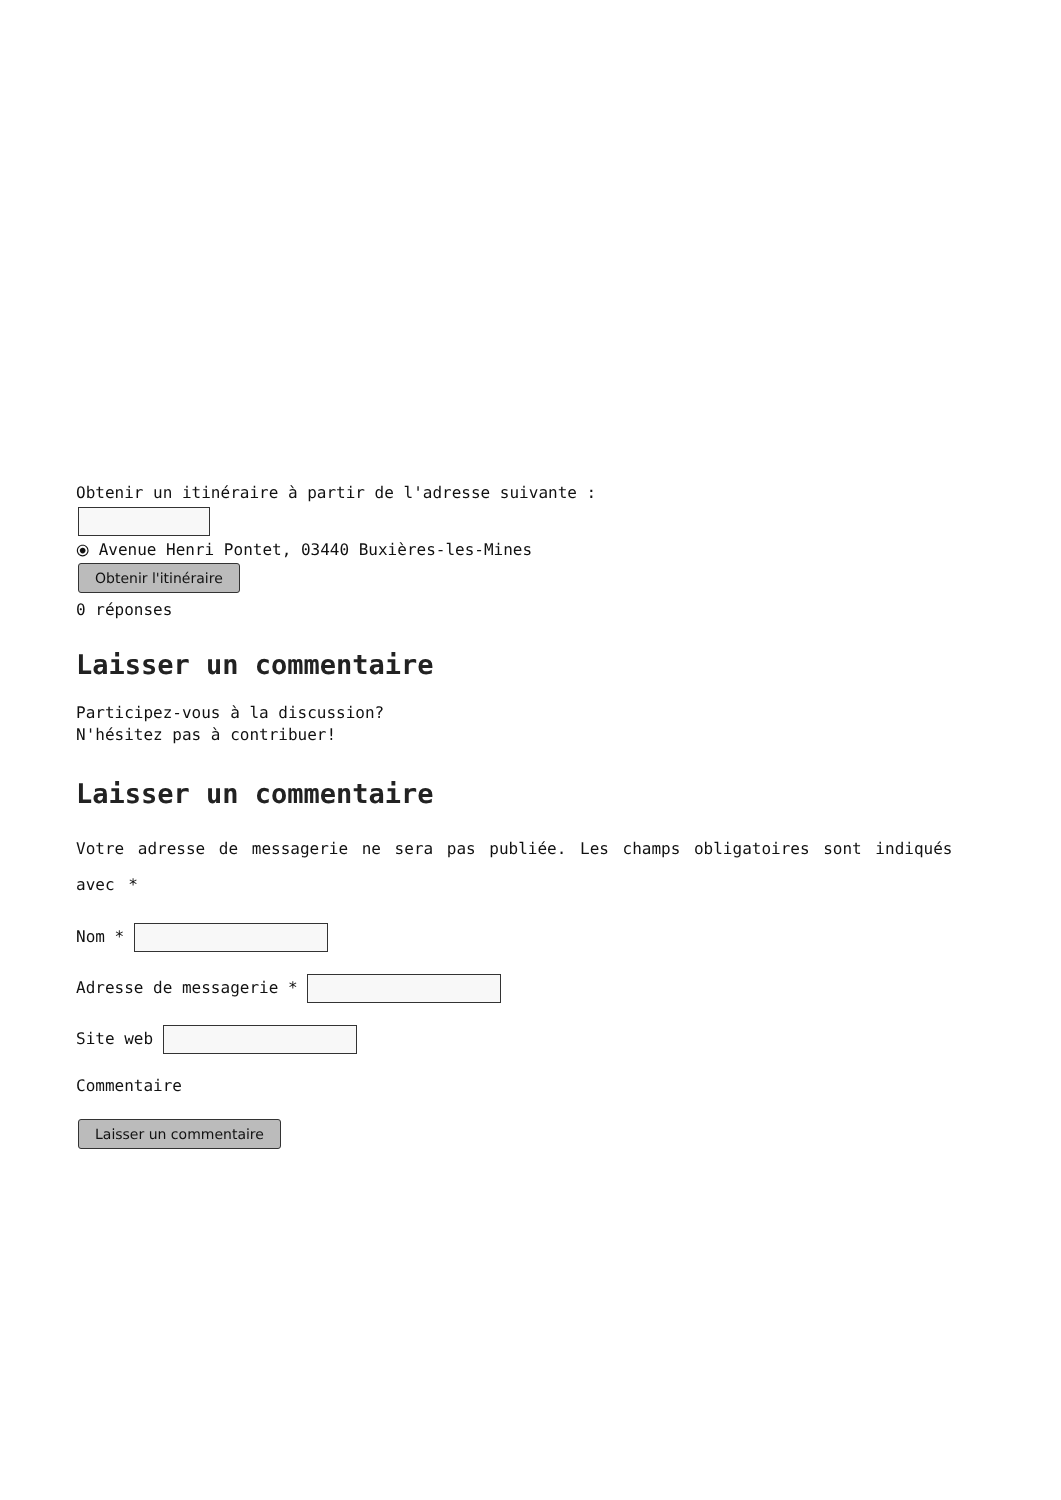Obtenir un itinéraire à partir de l'adresse suivante :
⦿ Avenue Henri Pontet, 03440 Buxières-les-Mines
Obtenir l'itinéraire
0 réponses
Laisser un commentaire
Participez-vous à la discussion?
N'hésitez pas à contribuer!
Laisser un commentaire
Votre adresse de messagerie ne sera pas publiée. Les champs obligatoires sont indiqués avec *
Nom *
Adresse de messagerie *
Site web
Commentaire
Laisser un commentaire